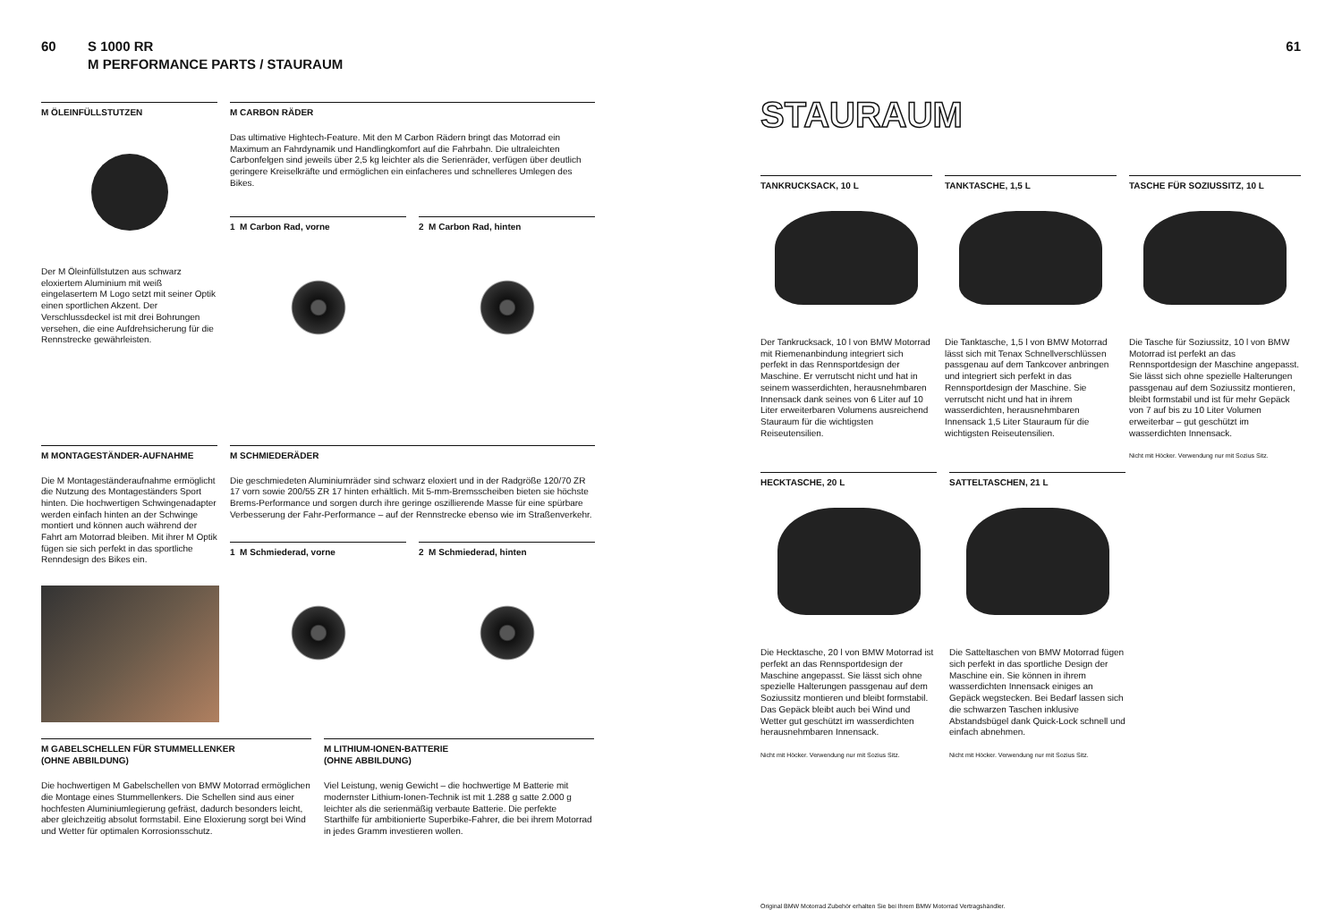60 S 1000 RR
M PERFORMANCE PARTS / STAURAUM
M ÖLEINFÜLLSTUTZEN
Der M Öleinfüllstutzen aus schwarz eloxiertem Aluminium mit weiß eingelasertem M Logo setzt mit seiner Optik einen sportlichen Akzent. Der Verschlussdeckel ist mit drei Bohrungen versehen, die eine Aufdrehsicherung für die Rennstrecke gewährleisten.
M CARBON RÄDER
Das ultimative Hightech-Feature. Mit den M Carbon Rädern bringt das Motorrad ein Maximum an Fahrdynamik und Handlingkomfort auf die Fahrbahn. Die ultraleichten Carbonfelgen sind jeweils über 2,5 kg leichter als die Serienräder, verfügen über deutlich geringere Kreiselkräfte und ermöglichen ein einfacheres und schnelleres Umlegen des Bikes.
1 M Carbon Rad, vorne 2 M Carbon Rad, hinten
M MONTAGESTÄNDER-AUFNAHME
Die M Montageständeraufnahme ermöglicht die Nutzung des Montageständers Sport hinten. Die hochwertigen Schwingenadapter werden einfach hinten an der Schwinge montiert und können auch während der Fahrt am Motorrad bleiben. Mit ihrer M Optik fügen sie sich perfekt in das sportliche Renndesign des Bikes ein.
M SCHMIEDERÄDER
Die geschmiedeten Aluminiumräder sind schwarz eloxiert und in der Radgröße 120/70 ZR 17 vorn sowie 200/55 ZR 17 hinten erhältlich. Mit 5-mm-Bremsscheiben bieten sie höchste Brems-Performance und sorgen durch ihre geringe oszillierende Masse für eine spürbare Verbesserung der Fahr-Performance – auf der Rennstrecke ebenso wie im Straßenverkehr.
1 M Schmiederad, vorne 2 M Schmiederad, hinten
M GABELSCHELLEN FÜR STUMMELLENKER
(OHNE ABBILDUNG)
Die hochwertigen M Gabelschellen von BMW Motorrad ermöglichen die Montage eines Stummellenkers. Die Schellen sind aus einer hochfesten Aluminiumlegierung gefräst, dadurch besonders leicht, aber gleichzeitig absolut formstabil. Eine Eloxierung sorgt bei Wind und Wetter für optimalen Korrosionsschutz.
M LITHIUM-IONEN-BATTERIE
(OHNE ABBILDUNG)
Viel Leistung, wenig Gewicht – die hochwertige M Batterie mit modernster Lithium-Ionen-Technik ist mit 1.288 g satte 2.000 g leichter als die serienmäßig verbaute Batterie. Die perfekte Starthilfe für ambitionierte Superbike-Fahrer, die bei ihrem Motorrad in jedes Gramm investieren wollen.
61
STAURAUM
TANKRUCKSACK, 10 L
Der Tankrucksack, 10 l von BMW Motorrad mit Riemenanbindung integriert sich perfekt in das Rennsportdesign der Maschine. Er verrutscht nicht und hat in seinem wasserdichten, herausnehmbaren Innensack dank seines von 6 Liter auf 10 Liter erweiterbaren Volumens ausreichend Stauraum für die wichtigsten Reiseutensilien.
TANKTASCHE, 1,5 L
Die Tanktasche, 1,5 l von BMW Motorrad lässt sich mit Tenax Schnellverschlüssen passgenau auf dem Tankcover anbringen und integriert sich perfekt in das Rennsportdesign der Maschine. Sie verrutscht nicht und hat in ihrem wasserdichten, herausnehmbaren Innensack 1,5 Liter Stauraum für die wichtigsten Reiseutensilien.
TASCHE FÜR SOZIUSSITZ, 10 L
Die Tasche für Soziussitz, 10 l von BMW Motorrad ist perfekt an das Rennsportdesign der Maschine angepasst. Sie lässt sich ohne spezielle Halterungen passgenau auf dem Soziussitz montieren, bleibt formstabil und ist für mehr Gepäck von 7 auf bis zu 10 Liter Volumen erweiterbar – gut geschützt im wasserdichten Innensack.
Nicht mit Höcker. Verwendung nur mit Sozius Sitz.
HECKTASCHE, 20 L
Die Hecktasche, 20 l von BMW Motorrad ist perfekt an das Rennsportdesign der Maschine angepasst. Sie lässt sich ohne spezielle Halterungen passgenau auf dem Soziussitz montieren und bleibt formstabil. Das Gepäck bleibt auch bei Wind und Wetter gut geschützt im wasserdichten herausnehmbaren Innensack.
Nicht mit Höcker. Verwendung nur mit Sozius Sitz.
SATTELTASCHEN, 21 L
Die Satteltaschen von BMW Motorrad fügen sich perfekt in das sportliche Design der Maschine ein. Sie können in ihrem wasserdichten Innensack einiges an Gepäck wegstecken. Bei Bedarf lassen sich die schwarzen Taschen inklusive Abstandsbügel dank Quick-Lock schnell und einfach abnehmen.
Nicht mit Höcker. Verwendung nur mit Sozius Sitz.
Original BMW Motorrad Zubehör erhalten Sie bei Ihrem BMW Motorrad Vertragshändler.